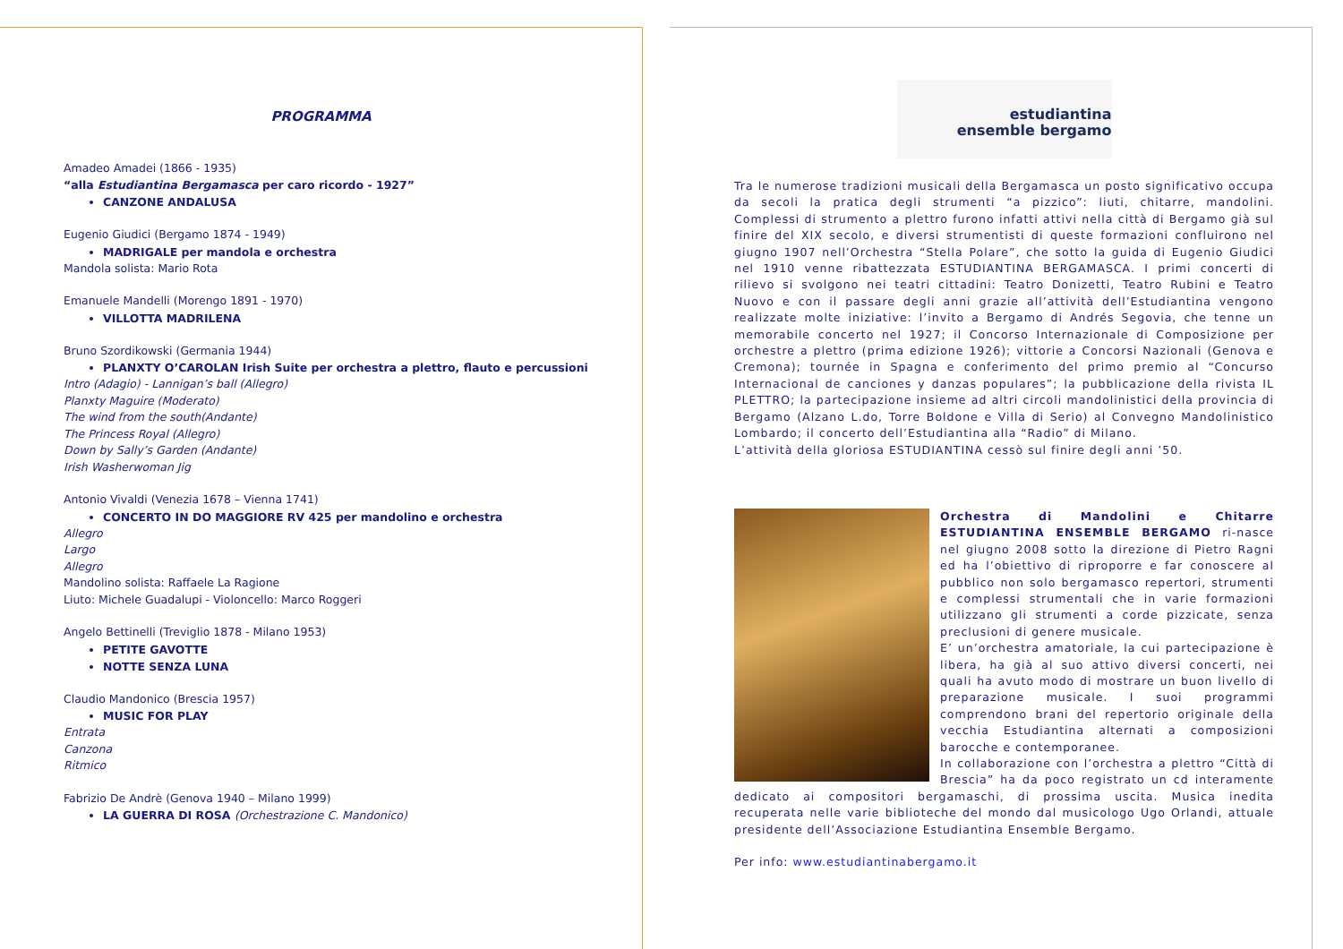PROGRAMMA
Amadeo Amadei (1866 - 1935)
“alla Estudiantina Bergamasca per caro ricordo - 1927”
CANZONE ANDALUSA
Eugenio Giudici (Bergamo 1874 - 1949)
MADRIGALE per mandola e orchestra
Mandola solista: Mario Rota
Emanuele Mandelli (Morengo 1891 - 1970)
VILLOTTA MADRILENA
Bruno Szordikowski (Germania 1944)
PLANXTY O’CAROLAN Irish Suite per orchestra a plettro, flauto e percussioni
Intro (Adagio) - Lannigan’s ball (Allegro)
Planxty Maguire (Moderato)
The wind from the south(Andante)
The Princess Royal (Allegro)
Down by Sally’s Garden (Andante)
Irish Washerwoman Jig
Antonio Vivaldi (Venezia 1678 – Vienna 1741)
CONCERTO IN DO MAGGIORE RV 425 per mandolino e orchestra
Allegro
Largo
Allegro
Mandolino solista: Raffaele La Ragione
Liuto: Michele Guadalupi - Violoncello: Marco Roggeri
Angelo Bettinelli (Treviglio 1878 - Milano 1953)
PETITE GAVOTTE
NOTTE SENZA LUNA
Claudio Mandonico (Brescia 1957)
MUSIC FOR PLAY
Entrata
Canzona
Ritmico
Fabrizio De Andrè (Genova 1940 – Milano 1999)
LA GUERRA DI ROSA (Orchestrazione C. Mandonico)
estudiantina
ensemble bergamo
Tra le numerose tradizioni musicali della Bergamasca un posto significativo occupa da secoli la pratica degli strumenti “a pizzico”: liuti, chitarre, mandolini. Complessi di strumento a plettro furono infatti attivi nella città di Bergamo già sul finire del XIX secolo, e diversi strumentisti di queste formazioni confluirono nel giugno 1907 nell’Orchestra “Stella Polare”, che sotto la guida di Eugenio Giudici nel 1910 venne ribattezzata ESTUDIANTINA BERGAMASCA. I primi concerti di rilievo si svolgono nei teatri cittadini: Teatro Donizetti, Teatro Rubini e Teatro Nuovo e con il passare degli anni grazie all’attività dell’Estudiantina vengono realizzate molte iniziative: l’invito a Bergamo di Andrés Segovia, che tenne un memorabile concerto nel 1927; il Concorso Internazionale di Composizione per orchestre a plettro (prima edizione 1926); vittorie a Concorsi Nazionali (Genova e Cremona); tournée in Spagna e conferimento del primo premio al “Concurso Internacional de canciones y danzas populares”; la pubblicazione della rivista IL PLETTRO; la partecipazione insieme ad altri circoli mandolinistici della provincia di Bergamo (Alzano L.do, Torre Boldone e Villa di Serio) al Convegno Mandolinistico Lombardo; il concerto dell’Estudiantina alla “Radio” di Milano.
L’attività della gloriosa ESTUDIANTINA cessò sul finire degli anni ’50.
Orchestra di Mandolini e Chitarre ESTUDIANTINA ENSEMBLE BERGAMO ri-nasce nel giugno 2008 sotto la direzione di Pietro Ragni ed ha l’obiettivo di riproporre e far conoscere al pubblico non solo bergamasco repertori, strumenti e complessi strumentali che in varie formazioni utilizzano gli strumenti a corde pizzicate, senza preclusioni di genere musicale.
E’ un’orchestra amatoriale, la cui partecipazione è libera, ha già al suo attivo diversi concerti, nei quali ha avuto modo di mostrare un buon livello di preparazione musicale. I suoi programmi comprendono brani del repertorio originale della vecchia Estudiantina alternati a composizioni barocche e contemporanee.
In collaborazione con l’orchestra a plettro “Città di Brescia” ha da poco registrato un cd interamente dedicato ai compositori bergamaschi, di prossima uscita. Musica inedita recuperata nelle varie biblioteche del mondo dal musicologo Ugo Orlandi, attuale presidente dell’Associazione Estudiantina Ensemble Bergamo.
Per info: www.estudiantinabergamo.it